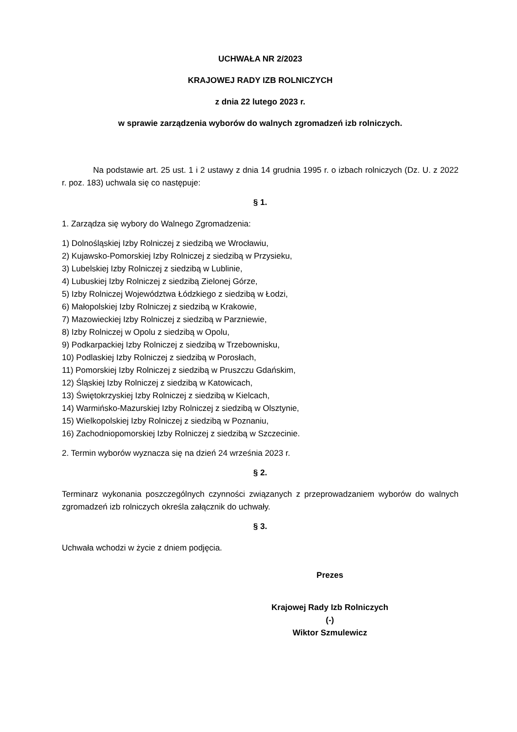UCHWAŁA NR 2/2023
KRAJOWEJ RADY IZB ROLNICZYCH
z dnia 22 lutego 2023 r.
w sprawie zarządzenia wyborów do walnych zgromadzeń izb rolniczych.
Na podstawie art. 25 ust. 1 i 2 ustawy z dnia 14 grudnia 1995 r. o izbach rolniczych (Dz. U. z 2022 r. poz. 183) uchwala się co następuje:
§ 1.
1. Zarządza się wybory do Walnego Zgromadzenia:
1) Dolnośląskiej Izby Rolniczej z siedzibą we Wrocławiu,
2) Kujawsko-Pomorskiej Izby Rolniczej z siedzibą w Przysieku,
3) Lubelskiej Izby Rolniczej z siedzibą w Lublinie,
4) Lubuskiej Izby Rolniczej z siedzibą Zielonej Górze,
5) Izby Rolniczej Województwa Łódzkiego z siedzibą w Łodzi,
6) Małopolskiej Izby Rolniczej z siedzibą w Krakowie,
7) Mazowieckiej Izby Rolniczej z siedzibą w Parzniewie,
8) Izby Rolniczej w Opolu z siedzibą w Opolu,
9) Podkarpackiej Izby Rolniczej z siedzibą w Trzebownisku,
10) Podlaskiej Izby Rolniczej z siedzibą w Porosłach,
11) Pomorskiej Izby Rolniczej z siedzibą w Pruszczu Gdańskim,
12) Śląskiej Izby Rolniczej z siedzibą w Katowicach,
13) Świętokrzyskiej Izby Rolniczej z siedzibą w Kielcach,
14) Warmińsko-Mazurskiej Izby Rolniczej z siedzibą w Olsztynie,
15) Wielkopolskiej Izby Rolniczej z siedzibą w Poznaniu,
16) Zachodniopomorskiej Izby Rolniczej z siedzibą w Szczecinie.
2. Termin wyborów wyznacza się na dzień 24 września 2023 r.
§ 2.
Terminarz wykonania poszczególnych czynności związanych z przeprowadzaniem wyborów do walnych zgromadzeń izb rolniczych określa załącznik do uchwały.
§ 3.
Uchwała wchodzi w życie z dniem podjęcia.
Prezes
Krajowej Rady Izb Rolniczych
(-)
Wiktor Szmulewicz